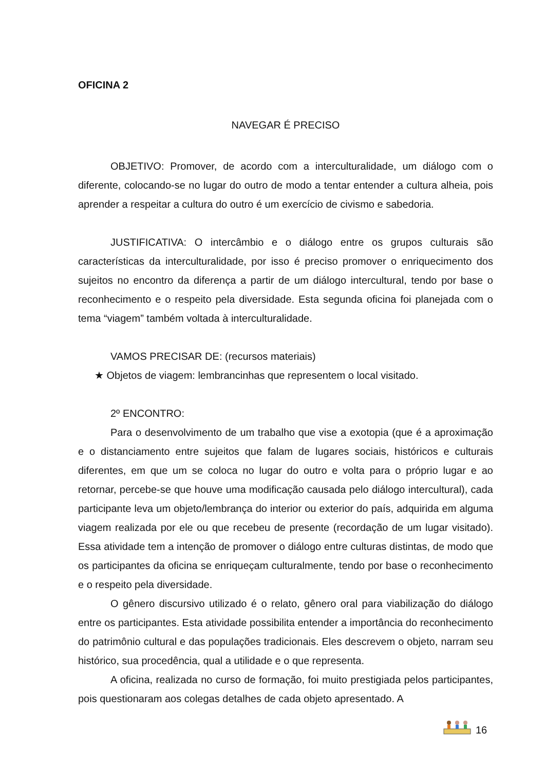OFICINA 2
NAVEGAR É PRECISO
OBJETIVO: Promover, de acordo com a interculturalidade, um diálogo com o diferente, colocando-se no lugar do outro de modo a tentar entender a cultura alheia, pois aprender a respeitar a cultura do outro é um exercício de civismo e sabedoria.
JUSTIFICATIVA: O intercâmbio e o diálogo entre os grupos culturais são características da interculturalidade, por isso é preciso promover o enriquecimento dos sujeitos no encontro da diferença a partir de um diálogo intercultural, tendo por base o reconhecimento e o respeito pela diversidade. Esta segunda oficina foi planejada com o tema “viagem” também voltada à interculturalidade.
VAMOS PRECISAR DE: (recursos materiais)
★ Objetos de viagem: lembrancinhas que representem o local visitado.
2º ENCONTRO:
Para o desenvolvimento de um trabalho que vise a exotopia (que é a aproximação e o distanciamento entre sujeitos que falam de lugares sociais, históricos e culturais diferentes, em que um se coloca no lugar do outro e volta para o próprio lugar e ao retornar, percebe-se que houve uma modificação causada pelo diálogo intercultural), cada participante leva um objeto/lembrança do interior ou exterior do país, adquirida em alguma viagem realizada por ele ou que recebeu de presente (recordação de um lugar visitado). Essa atividade tem a intenção de promover o diálogo entre culturas distintas, de modo que os participantes da oficina se enriqueçam culturalmente, tendo por base o reconhecimento e o respeito pela diversidade.
O gênero discursivo utilizado é o relato, gênero oral para viabilização do diálogo entre os participantes. Esta atividade possibilita entender a importância do reconhecimento do patrimônio cultural e das populações tradicionais. Eles descrevem o objeto, narram seu histórico, sua procedência, qual a utilidade e o que representa.
A oficina, realizada no curso de formação, foi muito prestigiada pelos participantes, pois questionaram aos colegas detalhes de cada objeto apresentado. A
16